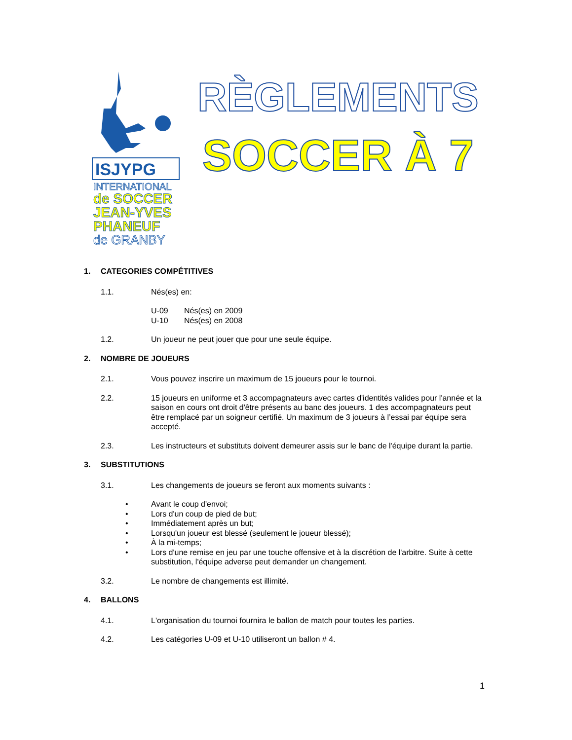ISJYPG
INTERNATIONAL
de SOCCER
JEAN-YVES
PHANEUF
de GRANBY
RÈGLEMENTS
SOCCER À 7
1. CATEGORIES COMPÉTITIVES
1.1. Nés(es) en:
U-09 Nés(es) en 2009
U-10 Nés(es) en 2008
1.2. Un joueur ne peut jouer que pour une seule équipe.
2. NOMBRE DE JOUEURS
2.1. Vous pouvez inscrire un maximum de 15 joueurs pour le tournoi.
2.2. 15 joueurs en uniforme et 3 accompagnateurs avec cartes d'identités valides pour l'année et la saison en cours ont droit d'être présents au banc des joueurs. 1 des accompagnateurs peut être remplacé par un soigneur certifié. Un maximum de 3 joueurs à l’essai par équipe sera accepté.
2.3. Les instructeurs et substituts doivent demeurer assis sur le banc de l'équipe durant la partie.
3. SUBSTITUTIONS
3.1. Les changements de joueurs se feront aux moments suivants :
• Avant le coup d'envoi;
• Lors d'un coup de pied de but;
• Immédiatement après un but;
• Lorsqu'un joueur est blessé (seulement le joueur blessé);
• À la mi-temps;
• Lors d'une remise en jeu par une touche offensive et à la discrétion de l'arbitre. Suite à cette substitution, l'équipe adverse peut demander un changement.
3.2. Le nombre de changements est illimité.
4. BALLONS
4.1. L'organisation du tournoi fournira le ballon de match pour toutes les parties.
4.2. Les catégories U-09 et U-10 utiliseront un ballon # 4.
1